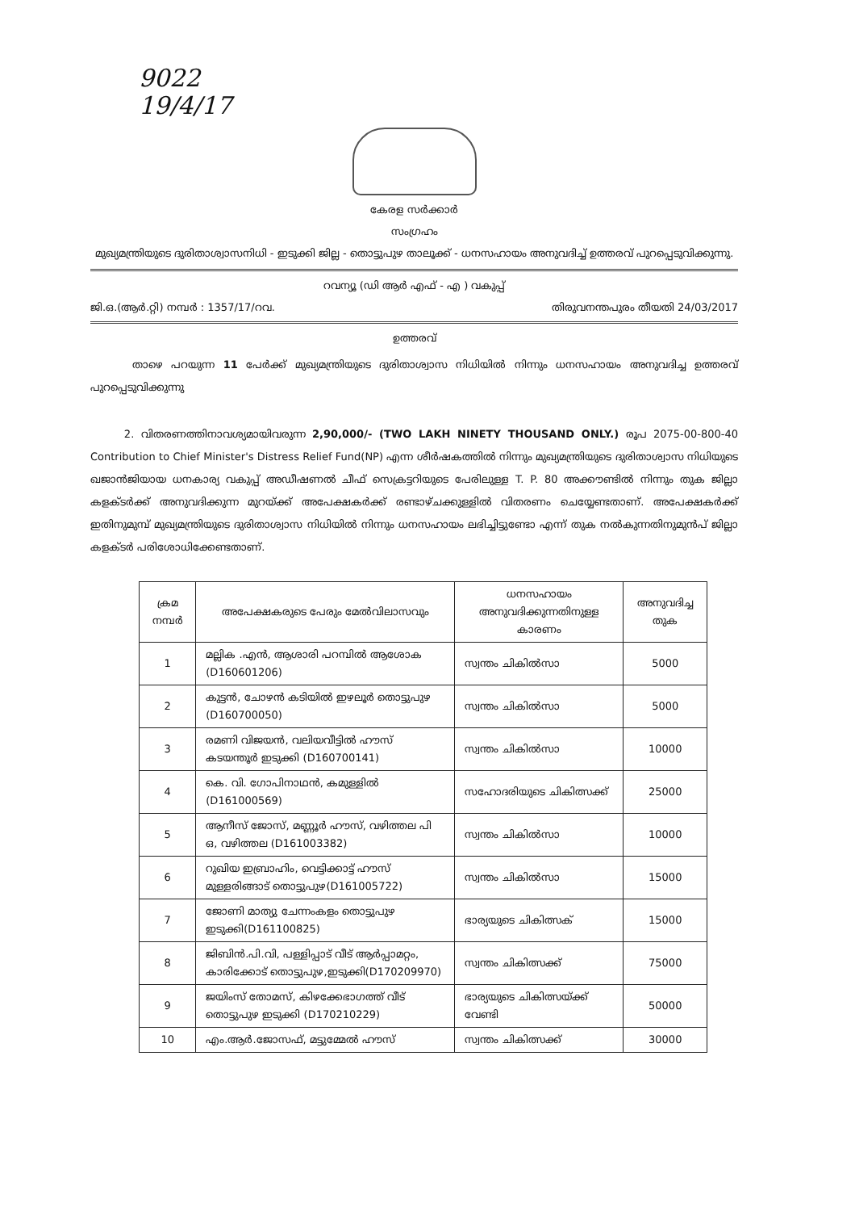9022
19/4/17
കേരള സർക്കാർ
സംഗ്രഹം
മുഖ്യമന്ത്രിയുടെ ദുരിതാശ്വാസനിധി - ഇടുക്കി ജില്ല - തൊട്ടുപുഴ താലൂക്ക് - ധനസഹായം അനുവദിച്ച് ഉത്തരവ് പുറപ്പെടുവിക്കുന്നു.
റവന്യൂ (ഡി ആർ എഫ് - എ ) വകുപ്പ്
ജി.ഒ.(ആർ.റ്റി) നമ്പർ : 1357/17/റവ. തിരുവനന്തപുരം തീയതി 24/03/2017
ഉത്തരവ്
താഴെ പറയുന്ന 11 പേർക്ക് മുഖ്യമന്ത്രിയുടെ ദുരിതാശ്വാസ നിധിയിൽ നിന്നും ധനസഹായം അനുവദിച്ച ഉത്തരവ് പുറപ്പെടുവിക്കുന്നു
2. വിതരണത്തിനാവശ്യമായിവരുന്ന 2,90,000/- (TWO LAKH NINETY THOUSAND ONLY.) രൂപ 2075-00-800-40 Contribution to Chief Minister's Distress Relief Fund(NP) എന്ന ശീർഷകത്തിൽ നിന്നും മുഖ്യമന്ത്രിയുടെ ദുരിതാശ്വാസ നിധിയുടെ ഖജാൻജിയായ ധനകാര്യ വകുപ്പ് അഡീഷണൽ ചീഫ് സെക്രട്ടറിയുടെ പേരിലുള്ള T. P. 80 അക്കൗണ്ടിൽ നിന്നും തുക ജില്ലാ കളക്ടർക്ക് അനുവദിക്കുന്ന മുറയ്ക്ക് അപേക്ഷകർക്ക് രണ്ടാഴ്ചക്കുള്ളിൽ വിതരണം ചെയ്യേണ്ടതാണ്. അപേക്ഷകർക്ക് ഇതിനുമുമ്പ് മുഖ്യമന്ത്രിയുടെ ദുരിതാശ്വാസ നിധിയിൽ നിന്നും ധനസഹായം ലഭിച്ചിട്ടുണ്ടോ എന്ന് തുക നൽകുന്നതിനുമുൻപ് ജില്ലാ കളക്ടർ പരിശോധിക്കേണ്ടതാണ്.
| ക്രമ നമ്പർ | അപേക്ഷകരുടെ പേരും മേൽവിലാസവും | ധനസഹായം അനുവദിക്കുന്നതിനുള്ള കാരണം | അനുവദിച്ച തുക |
| --- | --- | --- | --- |
| 1 | മല്ലിക .എൻ, ആശാരി പറമ്പിൽ ആശോക (D160601206) | സ്വന്തം ചികിൽസാ | 5000 |
| 2 | കുട്ടൻ, ചോഴൻ കടിയിൽ ഇഴലൂർ തൊട്ടുപുഴ (D160700050) | സ്വന്തം ചികിൽസാ | 5000 |
| 3 | രമണി വിജയൻ, വലിയവീട്ടിൽ ഹൗസ് കടയന്തൂർ ഇടുക്കി (D160700141) | സ്വന്തം ചികിൽസാ | 10000 |
| 4 | കെ. വി. ഗോപിനാഥൻ, കമുള്ളിൽ (D161000569) | സഹോദരിയുടെ ചികിത്സക്ക് | 25000 |
| 5 | ആനീസ് ജോസ്, മണ്ണൂർ ഹൗസ്, വഴിത്തല പി ഒ, വഴിത്തല (D161003382) | സ്വന്തം ചികിൽസാ | 10000 |
| 6 | റുഖിയ ഇബ്രാഹിം, വെട്ടിക്കാട്ട് ഹൗസ് മുള്ളരിങ്ങാട് തൊട്ടുപുഴ(D161005722) | സ്വന്തം ചികിൽസാ | 15000 |
| 7 | ജോണി മാത്യു ചേന്നംകളം തൊട്ടുപുഴ ഇടുക്കി(D161100825) | ഭാര്യയുടെ ചികിത്സക് | 15000 |
| 8 | ജിബിൻ.പി.വി, പള്ളിപ്പാട് വീട് ആർപ്പാമറ്റം, കാരിക്കോട് തൊട്ടുപുഴ,ഇടുക്കി(D170209970) | സ്വന്തം ചികിത്സക്ക് | 75000 |
| 9 | ജയിംസ് തോമസ്, കിഴക്കേഭാഗത്ത് വീട് തൊട്ടുപുഴ ഇടുക്കി (D170210229) | ഭാര്യയുടെ ചികിത്സയ്ക്ക് വേണ്ടി | 50000 |
| 10 | എം.ആർ.ജോസഫ്, മട്ടുമ്മേൽ ഹൗസ് | സ്വന്തം ചികിത്സക്ക് | 30000 |